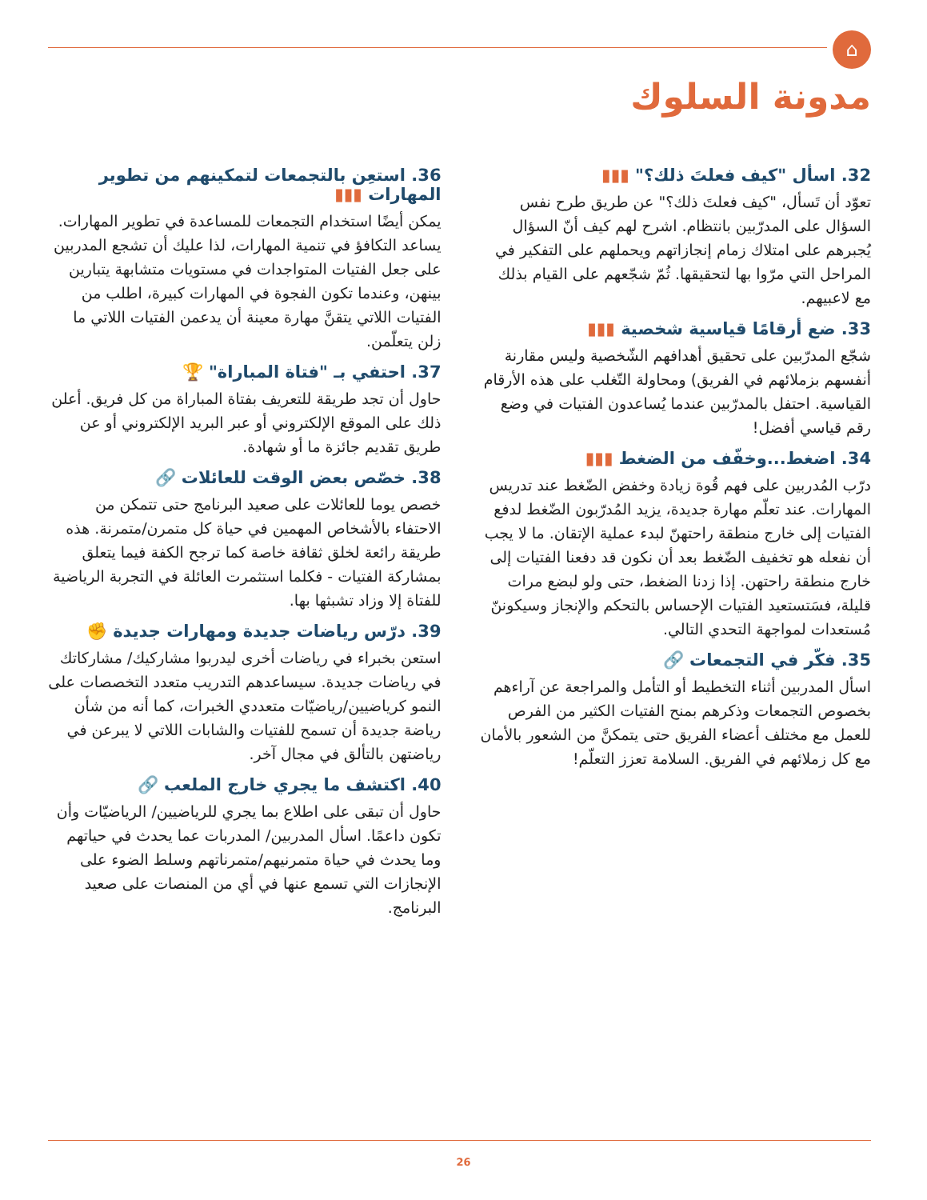⌂
مدونة السلوك
32. اسأل "كيف فعلتَ ذلك؟" ▮▮▮
تعوّد أن تَسأل، "كيف فعلتَ ذلك؟" عن طريق طرح نفس السؤال على المدرّبين بانتظام. اشرح لهم كيف أنّ السؤال يُجبرهم على امتلاك زمام إنجازاتهم ويحملهم على التفكير في المراحل التي مرّوا بها لتحقيقها. ثُمّ شجّعهم على القيام بذلك مع لاعبيهم.
33. ضع أرقامًا قياسية شخصية ▮▮▮
شجّع المدرّبين على تحقيق أهدافهم الشّخصية وليس مقارنة أنفسهم بزملائهم في الفريق) ومحاولة التّغلب على هذه الأرقام القياسية. احتفل بالمدرّبين عندما يُساعدون الفتيات في وضع رقم قياسي أفضل!
34. اضغط...وخفّف من الضغط ▮▮▮
درّب المُدربين على فهم قُوة زيادة وخفض الضّغط عند تدريس المهارات. عند تعلّم مهارة جديدة، يزيد المُدرّبون الضّغط لدفع الفتيات إلى خارج منطقة راحتهنّ لبدء عملية الإتقان. ما لا يجب أن نفعله هو تخفيف الضّغط بعد أن نكون قد دفعنا الفتيات إلى خارج منطقة راحتهن. إذا زدنا الضغط، حتى ولو لبضع مرات قليلة، فسَتستعيد الفتيات الإحساس بالتحكم والإنجاز وسيكوننّ مُستعدات لمواجهة التحدي التالي.
35. فكّر في التجمعات 🔗
اسأل المدربين أثناء التخطيط أو التأمل والمراجعة عن آراءهم بخصوص التجمعات وذكرهم بمنح الفتيات الكثير من الفرص للعمل مع مختلف أعضاء الفريق حتى يتمكنَّ من الشعور بالأمان مع كل زملائهم في الفريق. السلامة تعزز التعلّم!
36. استعِن بالتجمعات لتمكينهم من تطوير المهارات ▮▮▮
يمكن أيضًا استخدام التجمعات للمساعدة في تطوير المهارات. يساعد التكافؤ في تنمية المهارات، لذا عليك أن تشجع المدربين على جعل الفتيات المتواجدات في مستويات متشابهة يتبارين بينهن، وعندما تكون الفجوة في المهارات كبيرة، اطلب من الفتيات اللاتي يتقنَّ مهارة معينة أن يدعمن الفتيات اللاتي ما زلن يتعلّمن.
37. احتفي بـ "فتاة المباراة" 🏆
حاول أن تجد طريقة للتعريف بفتاة المباراة من كل فريق. أعلن ذلك على الموقع الإلكتروني أو عبر البريد الإلكتروني أو عن طريق تقديم جائزة ما أو شهادة.
38. خصّص بعض الوقت للعائلات 🔗
خصص يوما للعائلات على صعيد البرنامج حتى تتمكن من الاحتفاء بالأشخاص المهمين في حياة كل متمرن/متمرنة. هذه طريقة رائعة لخلق ثقافة خاصة كما ترجح الكفة فيما يتعلق بمشاركة الفتيات - فكلما استثمرت العائلة في التجربة الرياضية للفتاة إلا وزاد تشبثها بها.
39. درّس رياضات جديدة ومهارات جديدة ✊
استعن بخبراء في رياضات أخرى ليدربوا مشاركيك/ مشاركاتك في رياضات جديدة. سيساعدهم التدريب متعدد التخصصات على النمو كرياضيين/رياضيّات متعددي الخبرات، كما أنه من شأن رياضة جديدة أن تسمح للفتيات والشابات اللاتي لا يبرعن في رياضتهن بالتألق في مجال آخر.
40. اكتشف ما يجري خارج الملعب 🔗
حاول أن تبقى على اطلاع بما يجري للرياضيين/ الرياضيّات وأن تكون داعمًا. اسأل المدربين/ المدربات عما يحدث في حياتهم وما يحدث في حياة متمرنيهم/متمرناتهم وسلط الضوء على الإنجازات التي تسمع عنها في أي من المنصات على صعيد البرنامج.
26